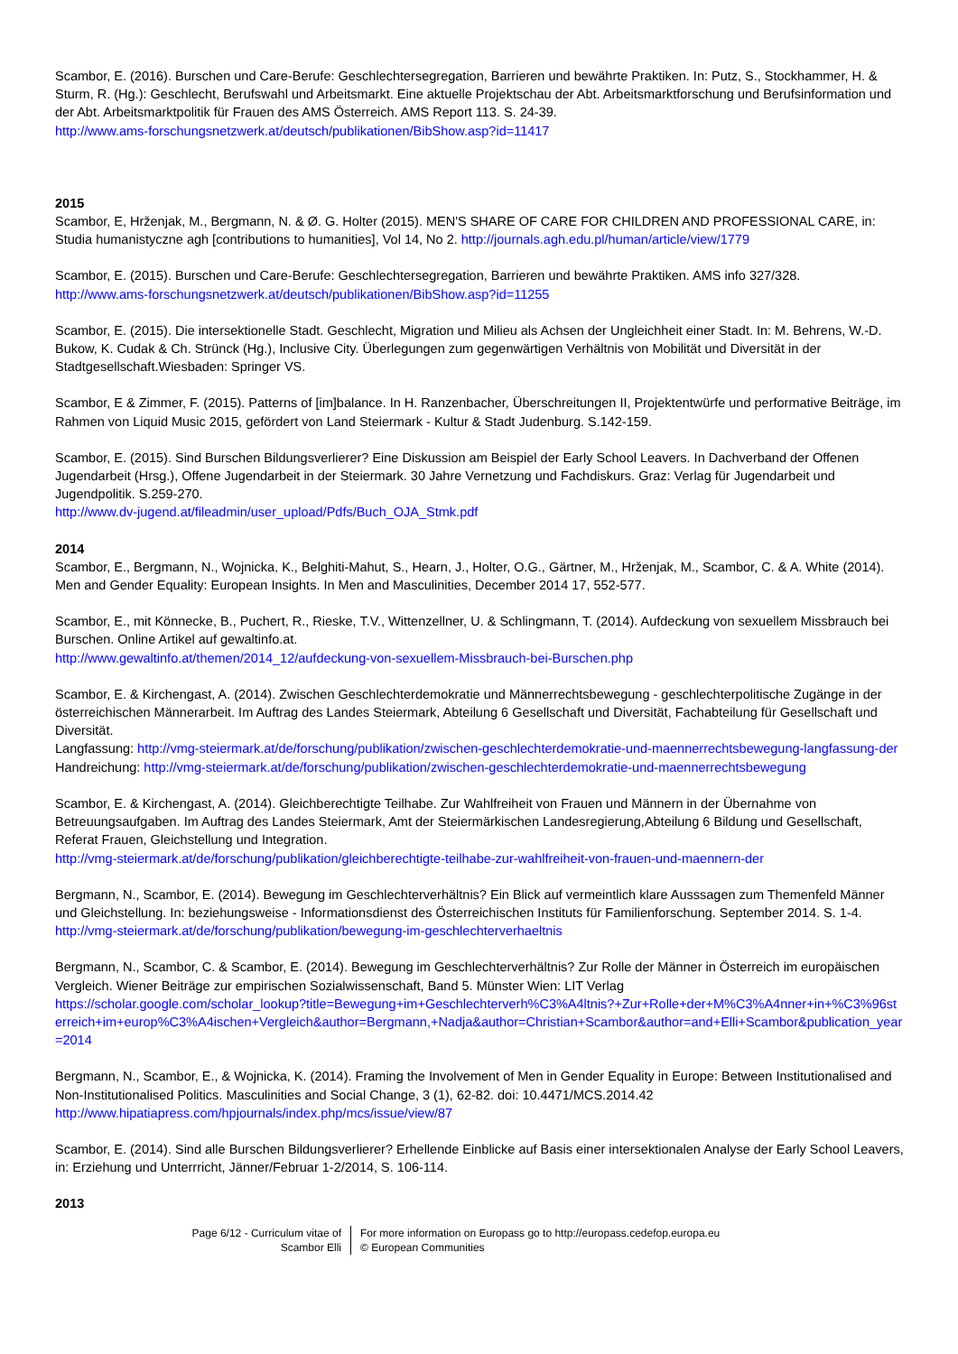Scambor, E. (2016). Burschen und Care-Berufe: Geschlechtersegregation, Barrieren und bewährte Praktiken. In: Putz, S., Stockhammer, H. & Sturm, R. (Hg.): Geschlecht, Berufswahl und Arbeitsmarkt. Eine aktuelle Projektschau der Abt. Arbeitsmarktforschung und Berufsinformation und der Abt. Arbeitsmarktpolitik für Frauen des AMS Österreich. AMS Report 113. S. 24-39.
http://www.ams-forschungsnetzwerk.at/deutsch/publikationen/BibShow.asp?id=11417
2015
Scambor, E, Hrženjak, M., Bergmann, N. & Ø. G. Holter (2015). MEN'S SHARE OF CARE FOR CHILDREN AND PROFESSIONAL CARE, in: Studia humanistyczne agh [contributions to humanities], Vol 14, No 2. http://journals.agh.edu.pl/human/article/view/1779
Scambor, E. (2015). Burschen und Care-Berufe: Geschlechtersegregation, Barrieren und bewährte Praktiken. AMS info 327/328.
http://www.ams-forschungsnetzwerk.at/deutsch/publikationen/BibShow.asp?id=11255
Scambor, E. (2015). Die intersektionelle Stadt. Geschlecht, Migration und Milieu als Achsen der Ungleichheit einer Stadt. In: M. Behrens, W.-D. Bukow, K. Cudak & Ch. Strünck (Hg.), Inclusive City. Überlegungen zum gegenwärtigen Verhältnis von Mobilität und Diversität in der Stadtgesellschaft.Wiesbaden: Springer VS.
Scambor, E & Zimmer, F. (2015). Patterns of [im]balance. In H. Ranzenbacher, Überschreitungen II, Projektentwürfe und performative Beiträge, im Rahmen von Liquid Music 2015, gefördert von Land Steiermark - Kultur & Stadt Judenburg. S.142-159.
Scambor, E. (2015). Sind Burschen Bildungsverlierer? Eine Diskussion am Beispiel der Early School Leavers. In Dachverband der Offenen Jugendarbeit (Hrsg.), Offene Jugendarbeit in der Steiermark. 30 Jahre Vernetzung und Fachdiskurs. Graz: Verlag für Jugendarbeit und Jugendpolitik. S.259-270.
http://www.dv-jugend.at/fileadmin/user_upload/Pdfs/Buch_OJA_Stmk.pdf
2014
Scambor, E., Bergmann, N., Wojnicka, K., Belghiti-Mahut, S., Hearn, J., Holter, O.G., Gärtner, M., Hrženjak, M., Scambor, C. & A. White (2014). Men and Gender Equality: European Insights. In Men and Masculinities, December 2014 17, 552-577.
Scambor, E., mit Könnecke, B., Puchert, R., Rieske, T.V., Wittenzellner, U. & Schlingmann, T. (2014). Aufdeckung von sexuellem Missbrauch bei Burschen. Online Artikel auf gewaltinfo.at.
http://www.gewaltinfo.at/themen/2014_12/aufdeckung-von-sexuellem-Missbrauch-bei-Burschen.php
Scambor, E. & Kirchengast, A. (2014). Zwischen Geschlechterdemokratie und Männerrechtsbewegung - geschlechterpolitische Zugänge in der österreichischen Männerarbeit. Im Auftrag des Landes Steiermark, Abteilung 6 Gesellschaft und Diversität, Fachabteilung für Gesellschaft und Diversität.
Langfassung: http://vmg-steiermark.at/de/forschung/publikation/zwischen-geschlechterdemokratie-und-maennerrechtsbewegung-langfassung-der
Handreichung: http://vmg-steiermark.at/de/forschung/publikation/zwischen-geschlechterdemokratie-und-maennerrechtsbewegung
Scambor, E. & Kirchengast, A. (2014). Gleichberechtigte Teilhabe. Zur Wahlfreiheit von Frauen und Männern in der Übernahme von Betreuungsaufgaben. Im Auftrag des Landes Steiermark, Amt der Steiermärkischen Landesregierung,Abteilung 6 Bildung und Gesellschaft, Referat Frauen, Gleichstellung und Integration.
http://vmg-steiermark.at/de/forschung/publikation/gleichberechtigte-teilhabe-zur-wahlfreiheit-von-frauen-und-maennern-der
Bergmann, N., Scambor, E. (2014). Bewegung im Geschlechterverhältnis? Ein Blick auf vermeintlich klare Ausssagen zum Themenfeld Männer und Gleichstellung. In: beziehungsweise - Informationsdienst des Österreichischen Instituts für Familienforschung. September 2014. S. 1-4.
http://vmg-steiermark.at/de/forschung/publikation/bewegung-im-geschlechterverhaeltnis
Bergmann, N., Scambor, C. & Scambor, E. (2014). Bewegung im Geschlechterverhältnis? Zur Rolle der Männer in Österreich im europäischen Vergleich. Wiener Beiträge zur empirischen Sozialwissenschaft, Band 5. Münster Wien: LIT Verlag
https://scholar.google.com/scholar_lookup?title=Bewegung+im+Geschlechterverh%C3%A4ltnis?+Zur+Rolle+der+M%C3%A4nner+in+%C3%96sterreich+im+europ%C3%A4ischen+Vergleich&author=Bergmann,+Nadja&author=Christian+Scambor&author=and+Elli+Scambor&publication_year=2014
Bergmann, N., Scambor, E., & Wojnicka, K. (2014). Framing the Involvement of Men in Gender Equality in Europe: Between Institutionalised and Non-Institutionalised Politics. Masculinities and Social Change, 3 (1), 62-82. doi: 10.4471/MCS.2014.42
http://www.hipatiapress.com/hpjournals/index.php/mcs/issue/view/87
Scambor, E. (2014). Sind alle Burschen Bildungsverlierer? Erhellende Einblicke auf Basis einer intersektionalen Analyse der Early School Leavers, in: Erziehung und Unterrricht, Jänner/Februar 1-2/2014, S. 106-114.
2013
Page 6/12 - Curriculum vitae of
Scambor Elli
For more information on Europass go to http://europass.cedefop.europa.eu
© European Communities